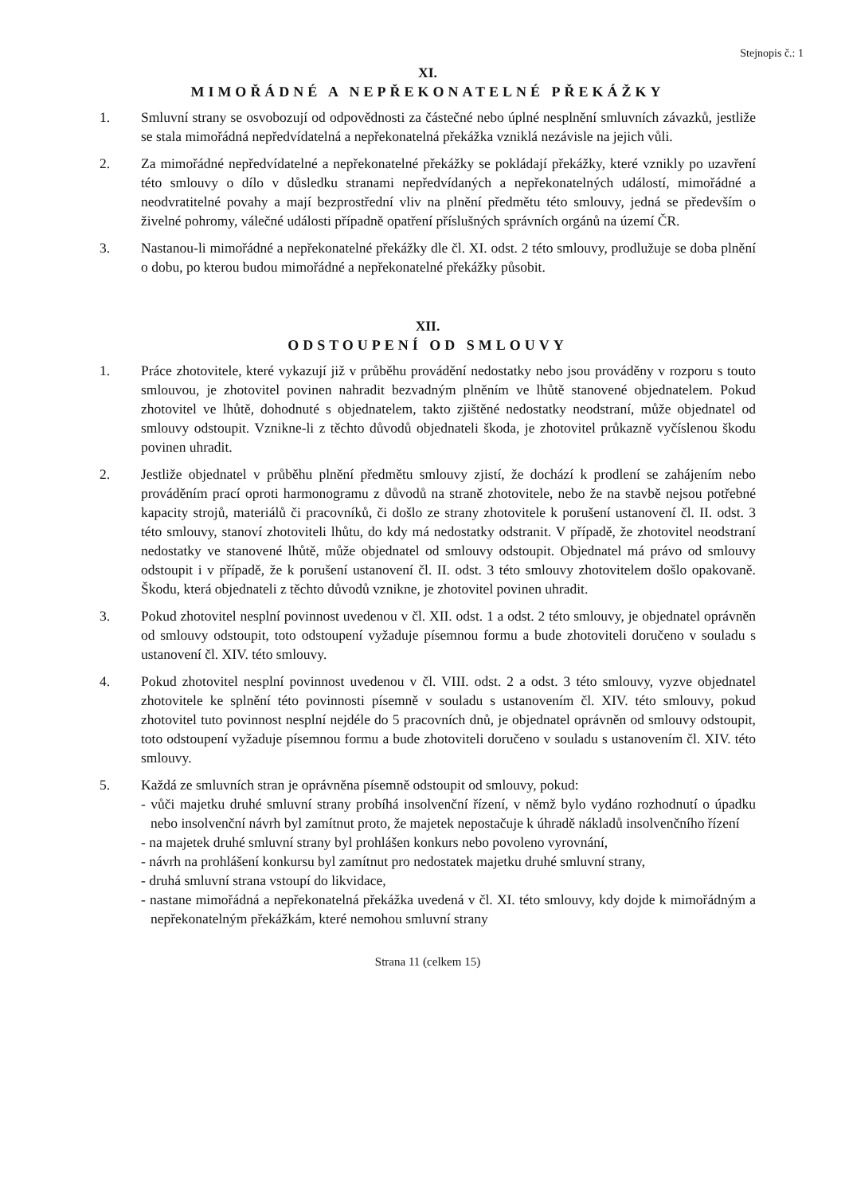Stejnopis č.: 1
XI.
MIMOŘÁDNÉ A NEPŘEKONATELNÉ PŘEKÁŽKY
1. Smluvní strany se osvobozují od odpovědnosti za částečné nebo úplné nesplnění smluvních závazků, jestliže se stala mimořádná nepředvídatelná a nepřekonatelná překážka vzniklá nezávisle na jejich vůli.
2. Za mimořádné nepředvídatelné a nepřekonatelné překážky se pokládají překážky, které vznikly po uzavření této smlouvy o dílo v důsledku stranami nepředvídaných a nepřekonatelných událostí, mimořádné a neodvratitelné povahy a mají bezprostřední vliv na plnění předmětu této smlouvy, jedná se především o živelné pohromy, válečné události případně opatření příslušných správních orgánů na území ČR.
3. Nastanou-li mimořádné a nepřekonatelné překážky dle čl. XI. odst. 2 této smlouvy, prodlužuje se doba plnění o dobu, po kterou budou mimořádné a nepřekonatelné překážky působit.
XII.
ODSTOUPENÍ OD SMLOUVY
1. Práce zhotovitele, které vykazují již v průběhu provádění nedostatky nebo jsou prováděny v rozporu s touto smlouvou, je zhotovitel povinen nahradit bezvadným plněním ve lhůtě stanovené objednatelem. Pokud zhotovitel ve lhůtě, dohodnuté s objednatelem, takto zjištěné nedostatky neodstraní, může objednatel od smlouvy odstoupit. Vznikne-li z těchto důvodů objednateli škoda, je zhotovitel průkazně vyčíslenou škodu povinen uhradit.
2. Jestliže objednatel v průběhu plnění předmětu smlouvy zjistí, že dochází k prodlení se zahájením nebo prováděním prací oproti harmonogramu z důvodů na straně zhotovitele, nebo že na stavbě nejsou potřebné kapacity strojů, materiálů či pracovníků, či došlo ze strany zhotovitele k porušení ustanovení čl. II. odst. 3 této smlouvy, stanoví zhotoviteli lhůtu, do kdy má nedostatky odstranit. V případě, že zhotovitel neodstraní nedostatky ve stanovené lhůtě, může objednatel od smlouvy odstoupit. Objednatel má právo od smlouvy odstoupit i v případě, že k porušení ustanovení čl. II. odst. 3 této smlouvy zhotovitelem došlo opakovaně. Škodu, která objednateli z těchto důvodů vznikne, je zhotovitel povinen uhradit.
3. Pokud zhotovitel nesplní povinnost uvedenou v čl. XII. odst. 1 a odst. 2 této smlouvy, je objednatel oprávněn od smlouvy odstoupit, toto odstoupení vyžaduje písemnou formu a bude zhotoviteli doručeno v souladu s ustanovení čl. XIV. této smlouvy.
4. Pokud zhotovitel nesplní povinnost uvedenou v čl. VIII. odst. 2 a odst. 3 této smlouvy, vyzve objednatel zhotovitele ke splnění této povinnosti písemně v souladu s ustanovením čl. XIV. této smlouvy, pokud zhotovitel tuto povinnost nesplní nejdéle do 5 pracovních dnů, je objednatel oprávněn od smlouvy odstoupit, toto odstoupení vyžaduje písemnou formu a bude zhotoviteli doručeno v souladu s ustanovením čl. XIV. této smlouvy.
5. Každá ze smluvních stran je oprávněna písemně odstoupit od smlouvy, pokud:
- vůči majetku druhé smluvní strany probíhá insolvenční řízení, v němž bylo vydáno rozhodnutí o úpadku nebo insolvenční návrh byl zamítnut proto, že majetek nepostačuje k úhradě nákladů insolvenčního řízení
- na majetek druhé smluvní strany byl prohlášen konkurs nebo povoleno vyrovnání,
- návrh na prohlášení konkursu byl zamítnut pro nedostatek majetku druhé smluvní strany,
- druhá smluvní strana vstoupí do likvidace,
- nastane mimořádná a nepřekonatelná překážka uvedená v čl. XI. této smlouvy, kdy dojde k mimořádným a nepřekonatelným překážkám, které nemohou smluvní strany
Strana 11 (celkem 15)